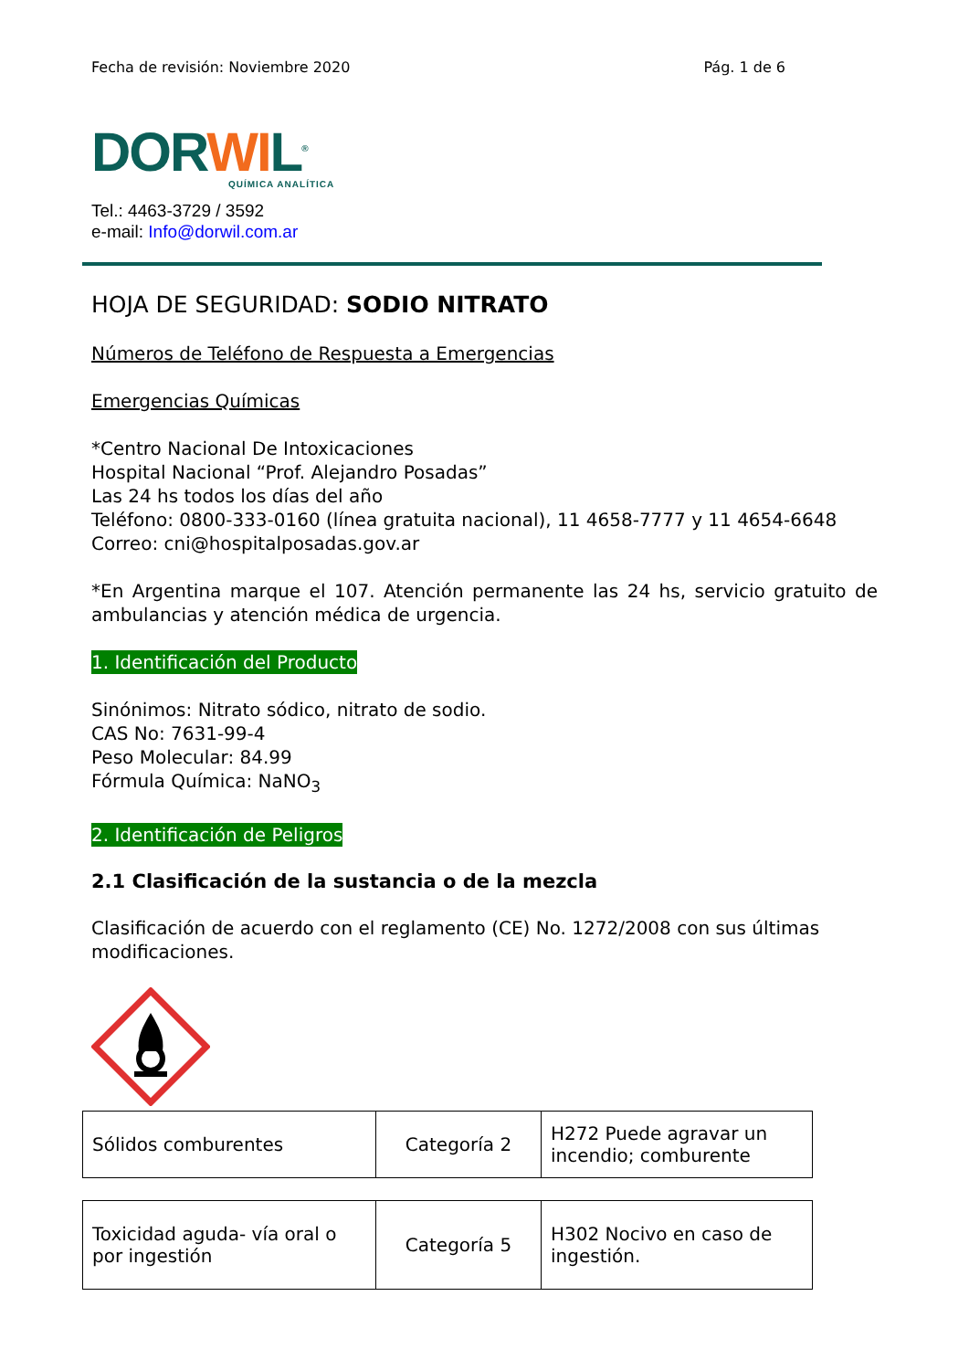Fecha de revisión: Noviembre 2020 Pág. 1 de 6
DORWIL<sup>®</sup>
QUÍMICA ANALÍTICA
Tel.: 4463-3729 / 3592
e-mail: Info@dorwil.com.ar
HOJA DE SEGURIDAD: SODIO NITRATO
Números de Teléfono de Respuesta a Emergencias
Emergencias Químicas
*Centro Nacional De Intoxicaciones
Hospital Nacional “Prof. Alejandro Posadas”
Las 24 hs todos los días del año
Teléfono: 0800-333-0160 (línea gratuita nacional), 11 4658-7777 y 11 4654-6648
Correo: cni@hospitalposadas.gov.ar
*En Argentina marque el 107. Atención permanente las 24 hs, servicio gratuito de ambulancias y atención médica de urgencia.
1. Identificación del Producto
Sinónimos: Nitrato sódico, nitrato de sodio.
CAS No: 7631-99-4
Peso Molecular: 84.99
Fórmula Química: NaNO<sub>3</sub>
2. Identificación de Peligros
2.1 Clasificación de la sustancia o de la mezcla
Clasificación de acuerdo con el reglamento (CE) No. 1272/2008 con sus últimas modificaciones.
| Sólidos comburentes | Categoría 2 | H272 Puede agravar un incendio; comburente |
| Toxicidad aguda- vía oral o por ingestión | Categoría 5 | H302 Nocivo en caso de ingestión. |